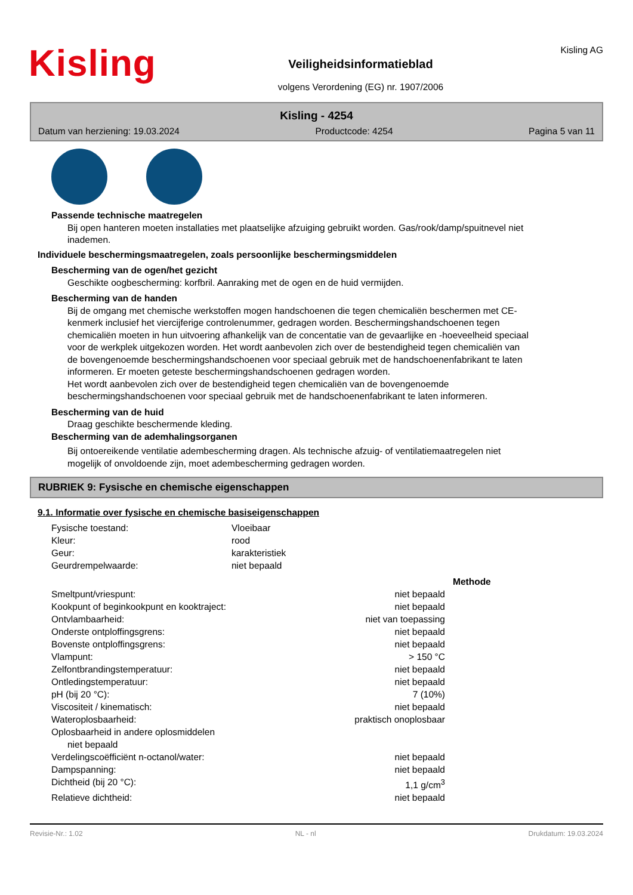Kisling
Veiligheidsinformatieblad
volgens Verordening (EG) nr. 1907/2006
Kisling AG
Kisling - 4254
Datum van herziening: 19.03.2024 Productcode: 4254 Pagina 5 van 11
Passende technische maatregelen
Bij open hanteren moeten installaties met plaatselijke afzuiging gebruikt worden. Gas/rook/damp/spuitnevel niet inademen.
Individuele beschermingsmaatregelen, zoals persoonlijke beschermingsmiddelen
Bescherming van de ogen/het gezicht
Geschikte oogbescherming: korfbril. Aanraking met de ogen en de huid vermijden.
Bescherming van de handen
Bij de omgang met chemische werkstoffen mogen handschoenen die tegen chemicaliën beschermen met CE-kenmerk inclusief het viercijferige controlenummer, gedragen worden. Beschermingshandschoenen tegen chemicaliën moeten in hun uitvoering afhankelijk van de concentatie van de gevaarlijke en -hoeveelheid speciaal voor de werkplek uitgekozen worden. Het wordt aanbevolen zich over de bestendigheid tegen chemicaliën van de bovengenoemde beschermingshandschoenen voor speciaal gebruik met de handschoenenfabrikant te laten informeren. Er moeten geteste beschermingshandschoenen gedragen worden.
Het wordt aanbevolen zich over de bestendigheid tegen chemicaliën van de bovengenoemde beschermingshandschoenen voor speciaal gebruik met de handschoenenfabrikant te laten informeren.
Bescherming van de huid
Draag geschikte beschermende kleding.
Bescherming van de ademhalingsorganen
Bij ontoereikende ventilatie adembescherming dragen. Als technische afzuig- of ventilatiemaatregelen niet mogelijk of onvoldoende zijn, moet adembescherming gedragen worden.
RUBRIEK 9: Fysische en chemische eigenschappen
9.1. Informatie over fysische en chemische basiseigenschappen
| Fysische toestand: | Vloeibaar |
| Kleur: | rood |
| Geur: | karakteristiek |
| Geurdrempelwaarde: | niet bepaald |
| | | Methode |
| Smeltpunt/vriespunt: | niet bepaald | |
| Kookpunt of beginkookpunt en kooktraject: | niet bepaald | |
| Ontvlambaarheid: | niet van toepassing | |
| Onderste ontploffingsgrens: | niet bepaald | |
| Bovenste ontploffingsgrens: | niet bepaald | |
| Vlampunt: | > 150 °C | |
| Zelfontbrandingstemperatuur: | niet bepaald | |
| Ontledingstemperatuur: | niet bepaald | |
| pH (bij 20 °C): | 7 (10%) | |
| Viscositeit / kinematisch: | niet bepaald | |
| Wateroplosbaarheid: | praktisch onoplosbaar | |
| Oplosbaarheid in andere oplosmiddelen | | |
| niet bepaald | | |
| Verdelingscoëfficiënt n-octanol/water: | niet bepaald | |
| Dampspanning: | niet bepaald | |
| Dichtheid (bij 20 °C): | 1,1 g/cm<sup>3</sup> | |
| Relatieve dichtheid: | niet bepaald | |
Revisie-Nr.: 1.02 NL - nl Drukdatum: 19.03.2024